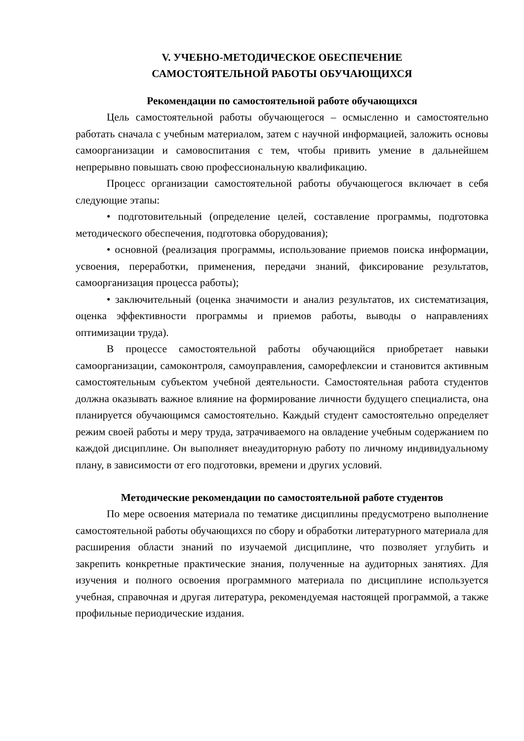V. УЧЕБНО-МЕТОДИЧЕСКОЕ ОБЕСПЕЧЕНИЕ
САМОСТОЯТЕЛЬНОЙ РАБОТЫ ОБУЧАЮЩИХСЯ
Рекомендации по самостоятельной работе обучающихся
Цель самостоятельной работы обучающегося – осмысленно и самостоятельно работать сначала с учебным материалом, затем с научной информацией, заложить основы самоорганизации и самовоспитания с тем, чтобы привить умение в дальнейшем непрерывно повышать свою профессиональную квалификацию.
Процесс организации самостоятельной работы обучающегося включает в себя следующие этапы:
• подготовительный (определение целей, составление программы, подготовка методического обеспечения, подготовка оборудования);
• основной (реализация программы, использование приемов поиска информации, усвоения, переработки, применения, передачи знаний, фиксирование результатов, самоорганизация процесса работы);
• заключительный (оценка значимости и анализ результатов, их систематизация, оценка эффективности программы и приемов работы, выводы о направлениях оптимизации труда).
В процессе самостоятельной работы обучающийся приобретает навыки самоорганизации, самоконтроля, самоуправления, саморефлексии и становится активным самостоятельным субъектом учебной деятельности. Самостоятельная работа студентов должна оказывать важное влияние на формирование личности будущего специалиста, она планируется обучающимся самостоятельно. Каждый студент самостоятельно определяет режим своей работы и меру труда, затрачиваемого на овладение учебным содержанием по каждой дисциплине. Он выполняет внеаудиторную работу по личному индивидуальному плану, в зависимости от его подготовки, времени и других условий.
Методические рекомендации по самостоятельной работе студентов
По мере освоения материала по тематике дисциплины предусмотрено выполнение самостоятельной работы обучающихся по сбору и обработки литературного материала для расширения области знаний по изучаемой дисциплине, что позволяет углубить и закрепить конкретные практические знания, полученные на аудиторных занятиях. Для изучения и полного освоения программного материала по дисциплине используется учебная, справочная и другая литература, рекомендуемая настоящей программой, а также профильные периодические издания.